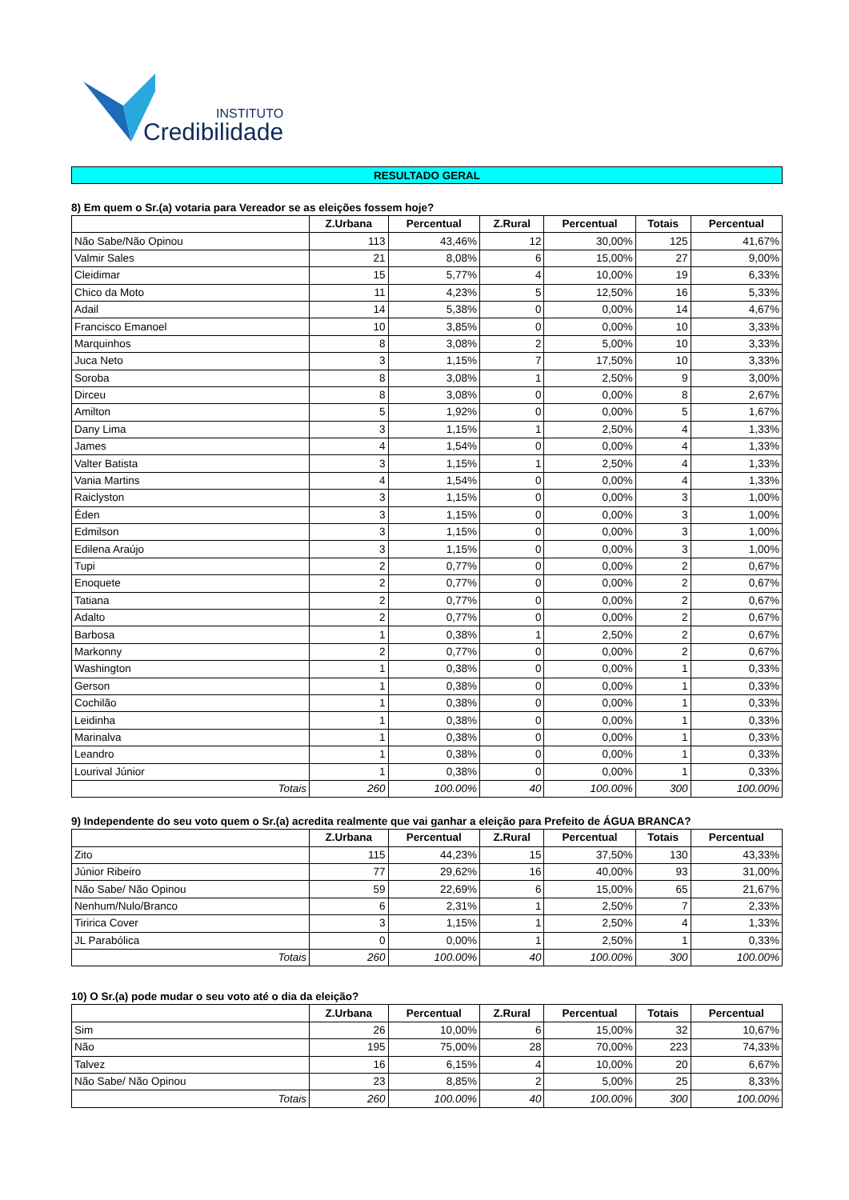INSTITUTO
Credibilidade
RESULTADO GERAL
8) Em quem o Sr.(a) votaria para Vereador se as eleições fossem hoje?
| | Z.Urbana | Percentual | Z.Rural | Percentual | Totais | Percentual |
| --- | --- | --- | --- | --- | --- | --- |
| Não Sabe/Não Opinou | 113 | 43,46% | 12 | 30,00% | 125 | 41,67% |
| Valmir Sales | 21 | 8,08% | 6 | 15,00% | 27 | 9,00% |
| Cleidimar | 15 | 5,77% | 4 | 10,00% | 19 | 6,33% |
| Chico da Moto | 11 | 4,23% | 5 | 12,50% | 16 | 5,33% |
| Adail | 14 | 5,38% | 0 | 0,00% | 14 | 4,67% |
| Francisco Emanoel | 10 | 3,85% | 0 | 0,00% | 10 | 3,33% |
| Marquinhos | 8 | 3,08% | 2 | 5,00% | 10 | 3,33% |
| Juca Neto | 3 | 1,15% | 7 | 17,50% | 10 | 3,33% |
| Soroba | 8 | 3,08% | 1 | 2,50% | 9 | 3,00% |
| Dirceu | 8 | 3,08% | 0 | 0,00% | 8 | 2,67% |
| Amilton | 5 | 1,92% | 0 | 0,00% | 5 | 1,67% |
| Dany Lima | 3 | 1,15% | 1 | 2,50% | 4 | 1,33% |
| James | 4 | 1,54% | 0 | 0,00% | 4 | 1,33% |
| Valter Batista | 3 | 1,15% | 1 | 2,50% | 4 | 1,33% |
| Vania Martins | 4 | 1,54% | 0 | 0,00% | 4 | 1,33% |
| Raiclyston | 3 | 1,15% | 0 | 0,00% | 3 | 1,00% |
| Éden | 3 | 1,15% | 0 | 0,00% | 3 | 1,00% |
| Edmilson | 3 | 1,15% | 0 | 0,00% | 3 | 1,00% |
| Edilena Araújo | 3 | 1,15% | 0 | 0,00% | 3 | 1,00% |
| Tupi | 2 | 0,77% | 0 | 0,00% | 2 | 0,67% |
| Enoquete | 2 | 0,77% | 0 | 0,00% | 2 | 0,67% |
| Tatiana | 2 | 0,77% | 0 | 0,00% | 2 | 0,67% |
| Adalto | 2 | 0,77% | 0 | 0,00% | 2 | 0,67% |
| Barbosa | 1 | 0,38% | 1 | 2,50% | 2 | 0,67% |
| Markonny | 2 | 0,77% | 0 | 0,00% | 2 | 0,67% |
| Washington | 1 | 0,38% | 0 | 0,00% | 1 | 0,33% |
| Gerson | 1 | 0,38% | 0 | 0,00% | 1 | 0,33% |
| Cochilão | 1 | 0,38% | 0 | 0,00% | 1 | 0,33% |
| Leidinha | 1 | 0,38% | 0 | 0,00% | 1 | 0,33% |
| Marinalva | 1 | 0,38% | 0 | 0,00% | 1 | 0,33% |
| Leandro | 1 | 0,38% | 0 | 0,00% | 1 | 0,33% |
| Lourival Júnior | 1 | 0,38% | 0 | 0,00% | 1 | 0,33% |
| Totais | 260 | 100.00% | 40 | 100.00% | 300 | 100.00% |
9) Independente do seu voto quem o Sr.(a) acredita realmente que vai ganhar a eleição para Prefeito de ÁGUA BRANCA?
| | Z.Urbana | Percentual | Z.Rural | Percentual | Totais | Percentual |
| --- | --- | --- | --- | --- | --- | --- |
| Zito | 115 | 44,23% | 15 | 37,50% | 130 | 43,33% |
| Júnior Ribeiro | 77 | 29,62% | 16 | 40,00% | 93 | 31,00% |
| Não Sabe/ Não Opinou | 59 | 22,69% | 6 | 15,00% | 65 | 21,67% |
| Nenhum/Nulo/Branco | 6 | 2,31% | 1 | 2,50% | 7 | 2,33% |
| Tiririca Cover | 3 | 1,15% | 1 | 2,50% | 4 | 1,33% |
| JL Parabólica | 0 | 0,00% | 1 | 2,50% | 1 | 0,33% |
| Totais | 260 | 100.00% | 40 | 100.00% | 300 | 100.00% |
10) O Sr.(a) pode mudar o seu voto até o dia da eleição?
| | Z.Urbana | Percentual | Z.Rural | Percentual | Totais | Percentual |
| --- | --- | --- | --- | --- | --- | --- |
| Sim | 26 | 10,00% | 6 | 15,00% | 32 | 10,67% |
| Não | 195 | 75,00% | 28 | 70,00% | 223 | 74,33% |
| Talvez | 16 | 6,15% | 4 | 10,00% | 20 | 6,67% |
| Não Sabe/ Não Opinou | 23 | 8,85% | 2 | 5,00% | 25 | 8,33% |
| Totais | 260 | 100.00% | 40 | 100.00% | 300 | 100.00% |